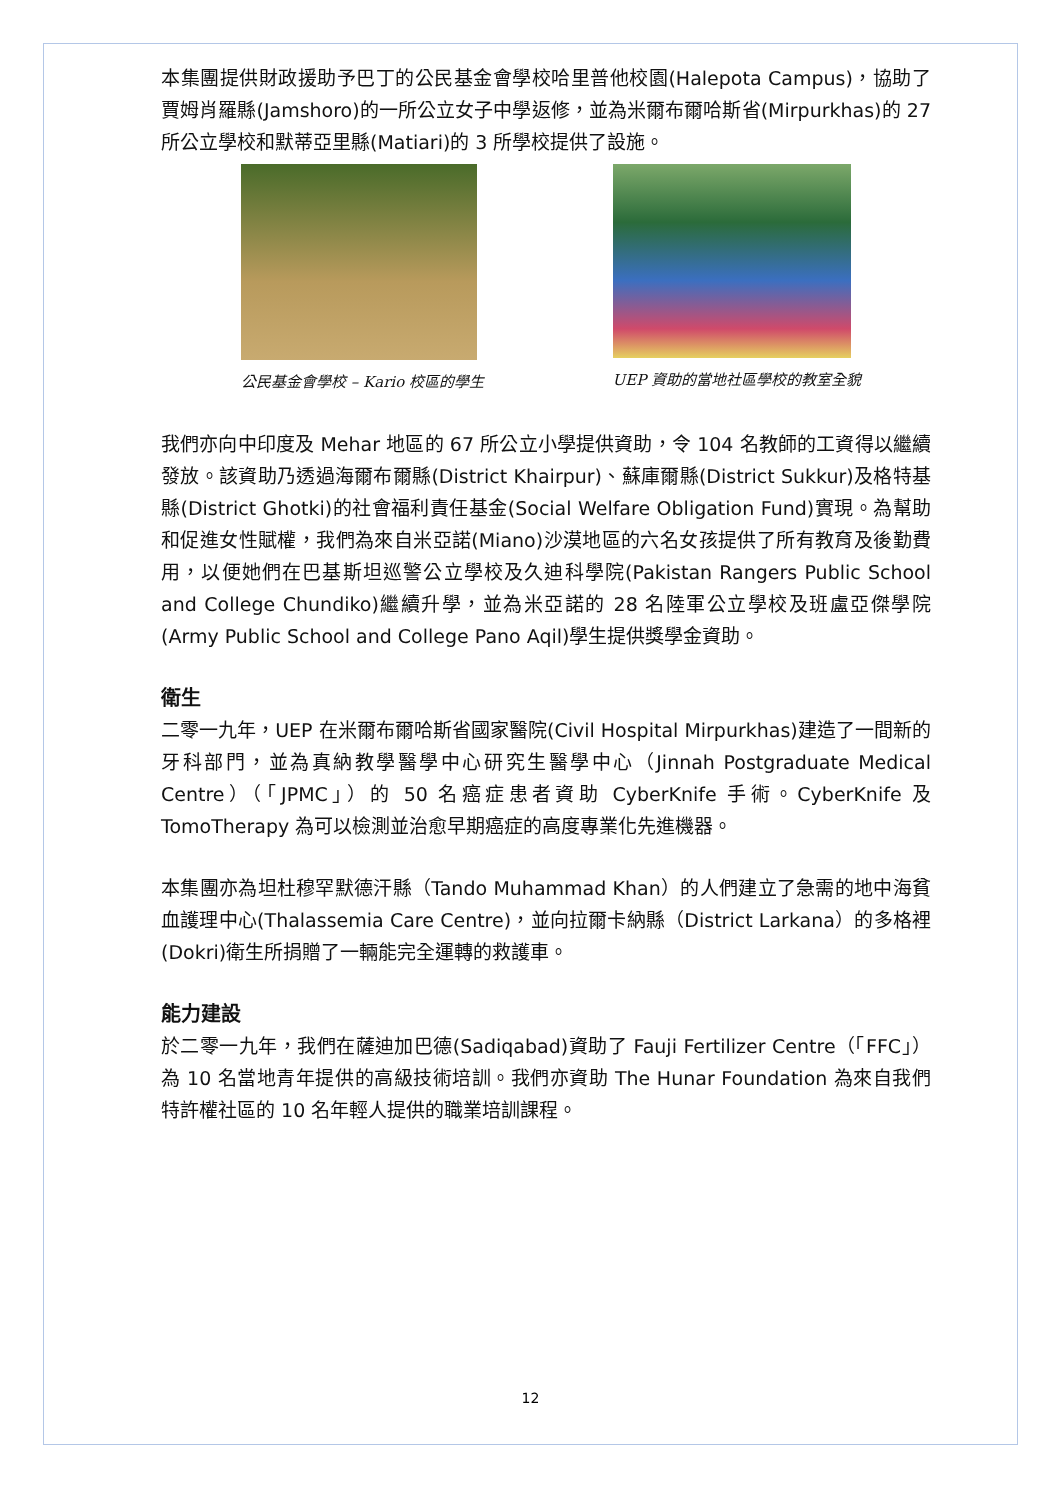本集團提供財政援助予巴丁的公民基金會學校哈里普他校園(Halepota Campus)，協助了賈姆肖羅縣(Jamshoro)的一所公立女子中學返修，並為米爾布爾哈斯省(Mirpurkhas)的 27 所公立學校和默蒂亞里縣(Matiari)的 3 所學校提供了設施。
公民基金會學校 – Kario 校區的學生 UEP 資助的當地社區學校的教室全貌
我們亦向中印度及 Mehar 地區的 67 所公立小學提供資助，令 104 名教師的工資得以繼續發放。該資助乃透過海爾布爾縣(District Khairpur)、蘇庫爾縣(District Sukkur)及格特基縣(District Ghotki)的社會福利責任基金(Social Welfare Obligation Fund)實現。為幫助和促進女性賦權，我們為來自米亞諾(Miano)沙漠地區的六名女孩提供了所有教育及後勤費用，以便她們在巴基斯坦巡警公立學校及久迪科學院(Pakistan Rangers Public School and College Chundiko)繼續升學，並為米亞諾的 28 名陸軍公立學校及班盧亞傑學院(Army Public School and College Pano Aqil)學生提供獎學金資助。
衛生
二零一九年，UEP 在米爾布爾哈斯省國家醫院(Civil Hospital Mirpurkhas)建造了一間新的牙科部門，並為真納教學醫學中心研究生醫學中心（Jinnah Postgraduate Medical Centre）（「JPMC」）的 50 名癌症患者資助 CyberKnife 手術。CyberKnife 及 TomoTherapy 為可以檢測並治愈早期癌症的高度專業化先進機器。
本集團亦為坦杜穆罕默德汗縣（Tando Muhammad Khan）的人們建立了急需的地中海貧血護理中心(Thalassemia Care Centre)，並向拉爾卡納縣（District Larkana）的多格裡(Dokri)衛生所捐贈了一輛能完全運轉的救護車。
能力建設
於二零一九年，我們在薩迪加巴德(Sadiqabad)資助了 Fauji Fertilizer Centre（「FFC」）為 10 名當地青年提供的高級技術培訓。我們亦資助 The Hunar Foundation 為來自我們特許權社區的 10 名年輕人提供的職業培訓課程。
12